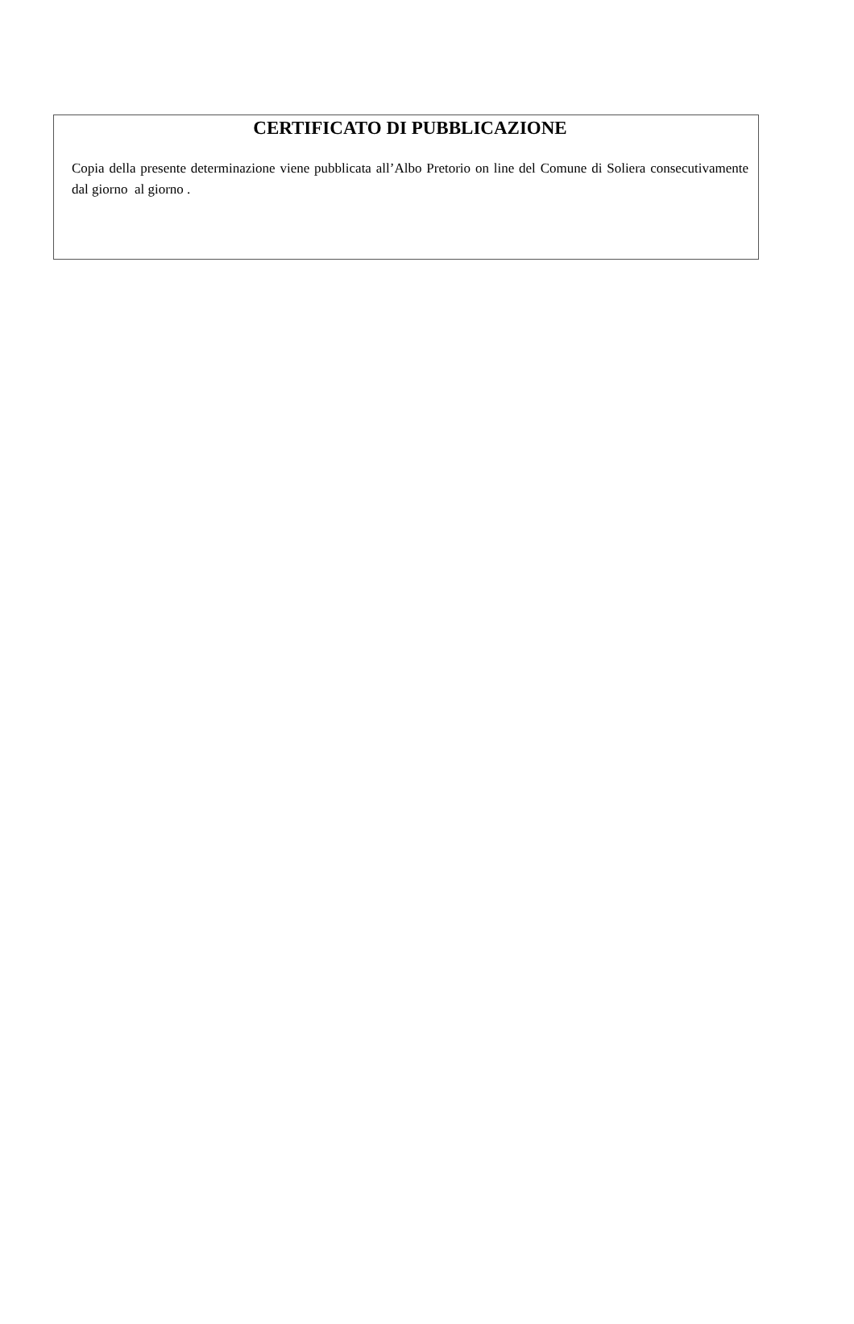CERTIFICATO DI PUBBLICAZIONE
Copia della presente determinazione viene pubblicata all’Albo Pretorio on line del Comune di Soliera consecutivamente dal giorno al giorno .